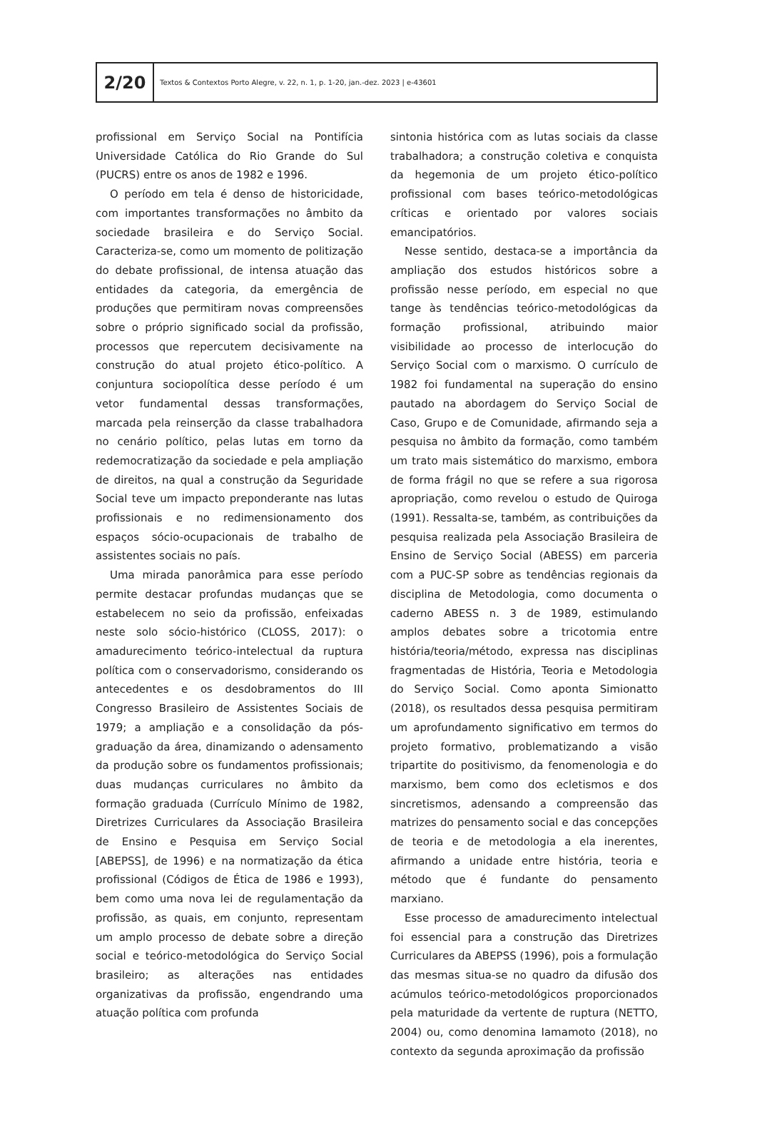2/20
Textos & Contextos Porto Alegre, v. 22, n. 1, p. 1-20, jan.-dez. 2023 | e-43601
profissional em Serviço Social na Pontifícia Universidade Católica do Rio Grande do Sul (PUCRS) entre os anos de 1982 e 1996.
O período em tela é denso de historicidade, com importantes transformações no âmbito da sociedade brasileira e do Serviço Social. Caracteriza-se, como um momento de politização do debate profissional, de intensa atuação das entidades da categoria, da emergência de produções que permitiram novas compreensões sobre o próprio significado social da profissão, processos que repercutem decisivamente na construção do atual projeto ético-político. A conjuntura sociopolítica desse período é um vetor fundamental dessas transformações, marcada pela reinserção da classe trabalhadora no cenário político, pelas lutas em torno da redemocratização da sociedade e pela ampliação de direitos, na qual a construção da Seguridade Social teve um impacto preponderante nas lutas profissionais e no redimensionamento dos espaços sócio-ocupacionais de trabalho de assistentes sociais no país.
Uma mirada panorâmica para esse período permite destacar profundas mudanças que se estabelecem no seio da profissão, enfeixadas neste solo sócio-histórico (CLOSS, 2017): o amadurecimento teórico-intelectual da ruptura política com o conservadorismo, considerando os antecedentes e os desdobramentos do III Congresso Brasileiro de Assistentes Sociais de 1979; a ampliação e a consolidação da pós-graduação da área, dinamizando o adensamento da produção sobre os fundamentos profissionais; duas mudanças curriculares no âmbito da formação graduada (Currículo Mínimo de 1982, Diretrizes Curriculares da Associação Brasileira de Ensino e Pesquisa em Serviço Social [ABEPSS], de 1996) e na normatização da ética profissional (Códigos de Ética de 1986 e 1993), bem como uma nova lei de regulamentação da profissão, as quais, em conjunto, representam um amplo processo de debate sobre a direção social e teórico-metodológica do Serviço Social brasileiro; as alterações nas entidades organizativas da profissão, engendrando uma atuação política com profunda
sintonia histórica com as lutas sociais da classe trabalhadora; a construção coletiva e conquista da hegemonia de um projeto ético-político profissional com bases teórico-metodológicas críticas e orientado por valores sociais emancipatórios.
Nesse sentido, destaca-se a importância da ampliação dos estudos históricos sobre a profissão nesse período, em especial no que tange às tendências teórico-metodológicas da formação profissional, atribuindo maior visibilidade ao processo de interlocução do Serviço Social com o marxismo. O currículo de 1982 foi fundamental na superação do ensino pautado na abordagem do Serviço Social de Caso, Grupo e de Comunidade, afirmando seja a pesquisa no âmbito da formação, como também um trato mais sistemático do marxismo, embora de forma frágil no que se refere a sua rigorosa apropriação, como revelou o estudo de Quiroga (1991). Ressalta-se, também, as contribuições da pesquisa realizada pela Associação Brasileira de Ensino de Serviço Social (ABESS) em parceria com a PUC-SP sobre as tendências regionais da disciplina de Metodologia, como documenta o caderno ABESS n. 3 de 1989, estimulando amplos debates sobre a tricotomia entre história/teoria/método, expressa nas disciplinas fragmentadas de História, Teoria e Metodologia do Serviço Social. Como aponta Simionatto (2018), os resultados dessa pesquisa permitiram um aprofundamento significativo em termos do projeto formativo, problematizando a visão tripartite do positivismo, da fenomenologia e do marxismo, bem como dos ecletismos e dos sincretismos, adensando a compreensão das matrizes do pensamento social e das concepções de teoria e de metodologia a ela inerentes, afirmando a unidade entre história, teoria e método que é fundante do pensamento marxiano.
Esse processo de amadurecimento intelectual foi essencial para a construção das Diretrizes Curriculares da ABEPSS (1996), pois a formulação das mesmas situa-se no quadro da difusão dos acúmulos teórico-metodológicos proporcionados pela maturidade da vertente de ruptura (NETTO, 2004) ou, como denomina Iamamoto (2018), no contexto da segunda aproximação da profissão